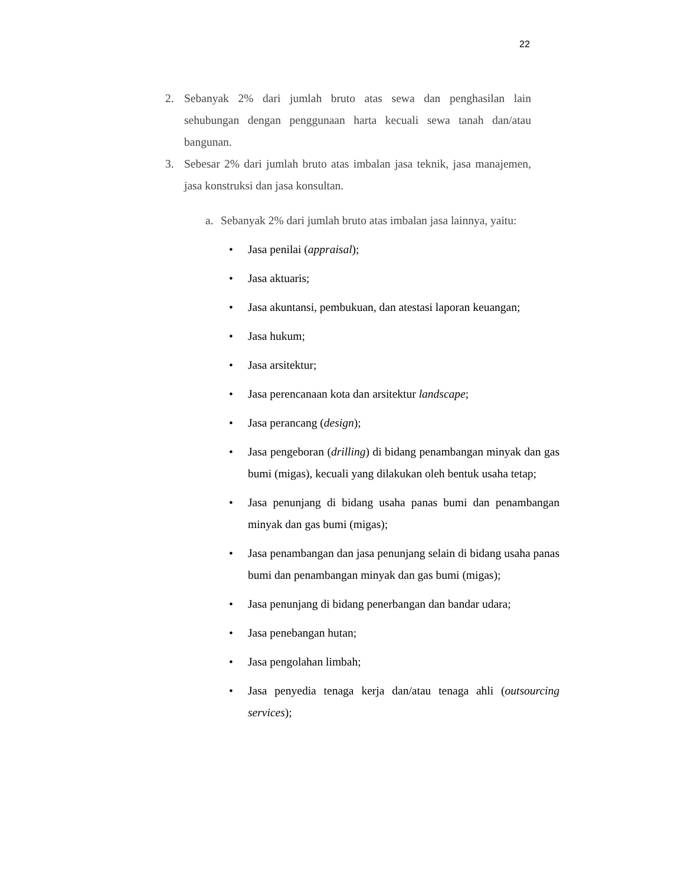22
2. Sebanyak 2% dari jumlah bruto atas sewa dan penghasilan lain sehubungan dengan penggunaan harta kecuali sewa tanah dan/atau bangunan.
3. Sebesar 2% dari jumlah bruto atas imbalan jasa teknik, jasa manajemen, jasa konstruksi dan jasa konsultan.
a. Sebanyak 2% dari jumlah bruto atas imbalan jasa lainnya, yaitu:
• Jasa penilai (appraisal);
• Jasa aktuaris;
• Jasa akuntansi, pembukuan, dan atestasi laporan keuangan;
• Jasa hukum;
• Jasa arsitektur;
• Jasa perencanaan kota dan arsitektur landscape;
• Jasa perancang (design);
• Jasa pengeboran (drilling) di bidang penambangan minyak dan gas bumi (migas), kecuali yang dilakukan oleh bentuk usaha tetap;
• Jasa penunjang di bidang usaha panas bumi dan penambangan minyak dan gas bumi (migas);
• Jasa penambangan dan jasa penunjang selain di bidang usaha panas bumi dan penambangan minyak dan gas bumi (migas);
• Jasa penunjang di bidang penerbangan dan bandar udara;
• Jasa penebangan hutan;
• Jasa pengolahan limbah;
• Jasa penyedia tenaga kerja dan/atau tenaga ahli (outsourcing services);